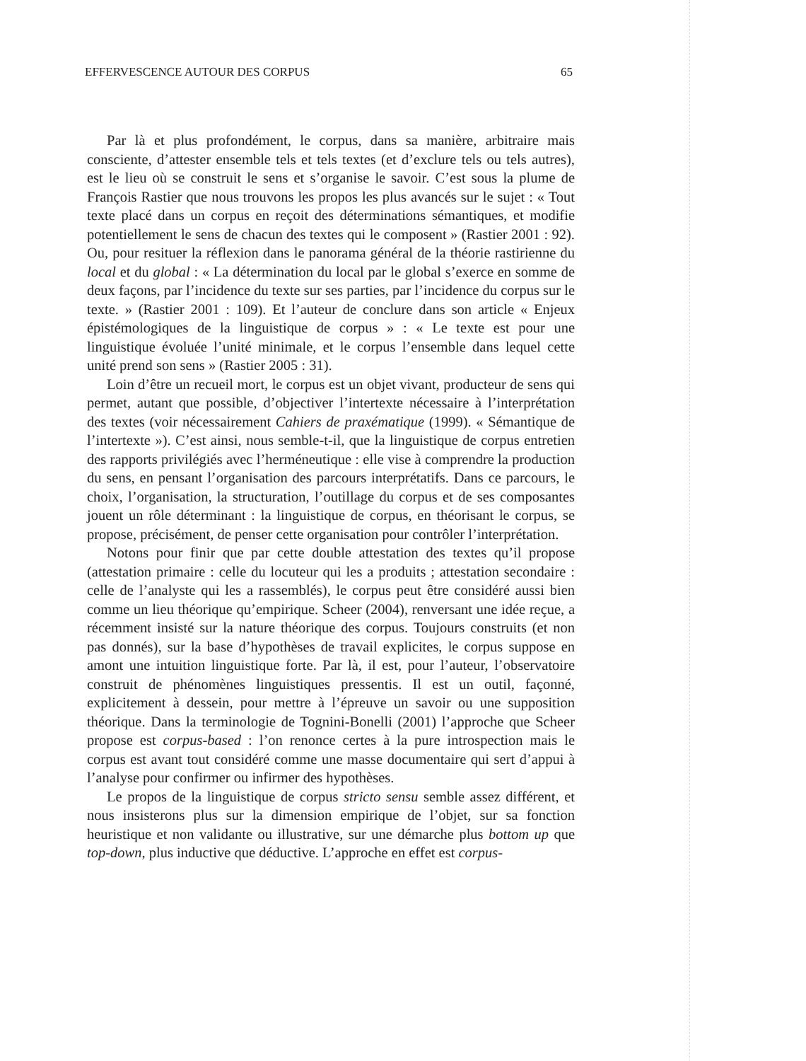EFFERVESCENCE AUTOUR DES CORPUS 65
Par là et plus profondément, le corpus, dans sa manière, arbitraire mais consciente, d’attester ensemble tels et tels textes (et d’exclure tels ou tels autres), est le lieu où se construit le sens et s’organise le savoir. C’est sous la plume de François Rastier que nous trouvons les propos les plus avancés sur le sujet : « Tout texte placé dans un corpus en reçoit des déterminations sémantiques, et modifie potentiellement le sens de chacun des textes qui le composent » (Rastier 2001 : 92). Ou, pour resituer la réflexion dans le panorama général de la théorie rastirienne du local et du global : « La détermination du local par le global s’exerce en somme de deux façons, par l’incidence du texte sur ses parties, par l’incidence du corpus sur le texte. » (Rastier 2001 : 109). Et l’auteur de conclure dans son article « Enjeux épistémologiques de la linguistique de corpus » : « Le texte est pour une linguistique évoluée l’unité minimale, et le corpus l’ensemble dans lequel cette unité prend son sens » (Rastier 2005 : 31).
Loin d’être un recueil mort, le corpus est un objet vivant, producteur de sens qui permet, autant que possible, d’objectiver l’intertexte nécessaire à l’interprétation des textes (voir nécessairement Cahiers de praxématique (1999). « Sémantique de l’intertexte »). C’est ainsi, nous semble-t-il, que la linguistique de corpus entretien des rapports privilégiés avec l’herméneutique : elle vise à comprendre la production du sens, en pensant l’organisation des parcours interprétatifs. Dans ce parcours, le choix, l’organisation, la structuration, l’outillage du corpus et de ses composantes jouent un rôle déterminant : la linguistique de corpus, en théorisant le corpus, se propose, précisément, de penser cette organisation pour contrôler l’interprétation.
Notons pour finir que par cette double attestation des textes qu’il propose (attestation primaire : celle du locuteur qui les a produits ; attestation secondaire : celle de l’analyste qui les a rassemblés), le corpus peut être considéré aussi bien comme un lieu théorique qu’empirique. Scheer (2004), renversant une idée reçue, a récemment insisté sur la nature théorique des corpus. Toujours construits (et non pas donnés), sur la base d’hypothèses de travail explicites, le corpus suppose en amont une intuition linguistique forte. Par là, il est, pour l’auteur, l’observatoire construit de phénomènes linguistiques pressentis. Il est un outil, façonné, explicitement à dessein, pour mettre à l’épreuve un savoir ou une supposition théorique. Dans la terminologie de Tognini-Bonelli (2001) l’approche que Scheer propose est corpus-based : l’on renonce certes à la pure introspection mais le corpus est avant tout considéré comme une masse documentaire qui sert d’appui à l’analyse pour confirmer ou infirmer des hypothèses.
Le propos de la linguistique de corpus stricto sensu semble assez différent, et nous insisterons plus sur la dimension empirique de l’objet, sur sa fonction heuristique et non validante ou illustrative, sur une démarche plus bottom up que top-down, plus inductive que déductive. L’approche en effet est corpus-